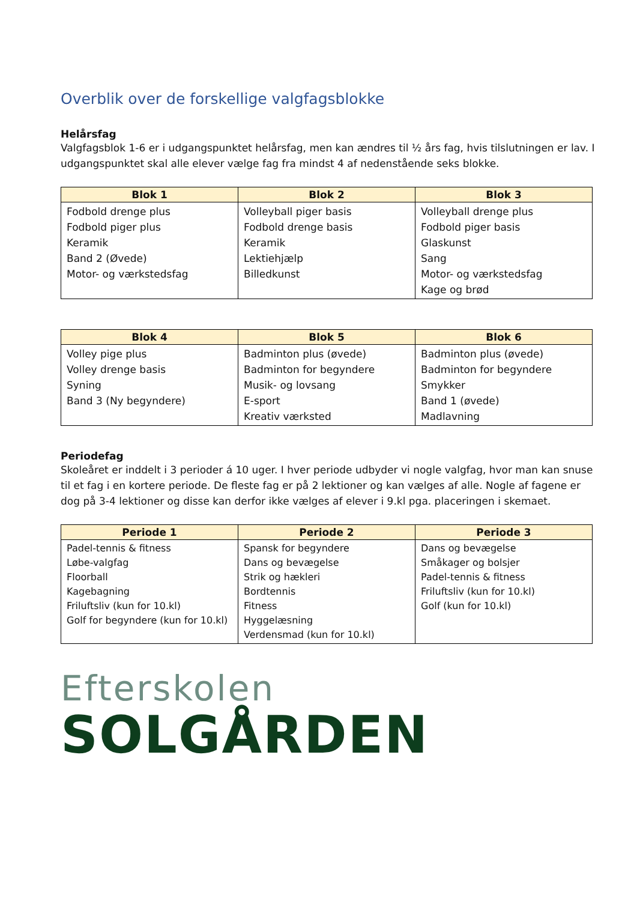Overblik over de forskellige valgfagsblokke
Helårsfag
Valgfagsblok 1-6 er i udgangspunktet helårsfag, men kan ændres til ½ års fag, hvis tilslutningen er lav. I udgangspunktet skal alle elever vælge fag fra mindst 4 af nedenstående seks blokke.
| Blok 1 | Blok 2 | Blok 3 |
| --- | --- | --- |
| Fodbold drenge plus Fodbold piger plus Keramik Band 2 (Øvede) Motor- og værkstedsfag | Volleyball piger basis Fodbold drenge basis Keramik Lektiehjælp Billedkunst | Volleyball drenge plus Fodbold piger basis Glaskunst Sang Motor- og værkstedsfag Kage og brød |
| Blok 4 | Blok 5 | Blok 6 |
| --- | --- | --- |
| Volley pige plus Volley drenge basis Syning Band 3 (Ny begyndere) | Badminton plus (øvede) Badminton for begyndere Musik- og lovsang E-sport Kreativ værksted | Badminton plus (øvede) Badminton for begyndere Smykker Band 1 (øvede) Madlavning |
Periodefag
Skoleåret er inddelt i 3 perioder á 10 uger. I hver periode udbyder vi nogle valgfag, hvor man kan snuse til et fag i en kortere periode. De fleste fag er på 2 lektioner og kan vælges af alle. Nogle af fagene er dog på 3-4 lektioner og disse kan derfor ikke vælges af elever i 9.kl pga. placeringen i skemaet.
| Periode 1 | Periode 2 | Periode 3 |
| --- | --- | --- |
| Padel-tennis & fitness Løbe-valgfag Floorball Kagebagning Friluftsliv (kun for 10.kl) Golf for begyndere (kun for 10.kl) | Spansk for begyndere Dans og bevægelse Strik og hækleri Bordtennis Fitness Hyggelæsning Verdensmad (kun for 10.kl) | Dans og bevægelse Småkager og bolsjer Padel-tennis & fitness Friluftsliv (kun for 10.kl) Golf (kun for 10.kl) |
Efterskolen
SOLGÅRDEN